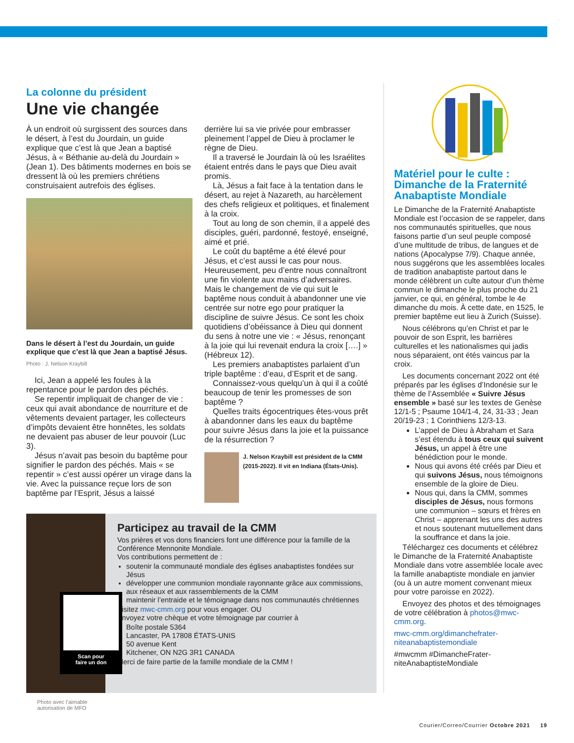La colonne du président
Une vie changée
À un endroit où surgissent des sources dans le désert, à l’est du Jourdain, un guide explique que c’est là que Jean a baptisé Jésus, à « Béthanie au-delà du Jourdain » (Jean 1). Des bâtiments modernes en bois se dressent là où les premiers chrétiens construisaient autrefois des églises.
Dans le désert à l’est du Jourdain, un guide explique que c’est là que Jean a baptisé Jésus.
Photo : J. Nelson Kraybill
Ici, Jean a appelé les foules à la repentance pour le pardon des péchés.
Se repentir impliquait de changer de vie : ceux qui avait abondance de nourriture et de vêtements devaient partager, les collecteurs d’impôts devaient être honnêtes, les soldats ne devaient pas abuser de leur pouvoir (Luc 3).
Jésus n’avait pas besoin du baptême pour signifier le pardon des péchés. Mais « se repentir » c’est aussi opérer un virage dans la vie. Avec la puissance reçue lors de son baptême par l’Esprit, Jésus a laissé
derrière lui sa vie privée pour embrasser pleinement l’appel de Dieu à proclamer le règne de Dieu.
Il a traversé le Jourdain là où les Israélites étaient entrés dans le pays que Dieu avait promis.
Là, Jésus a fait face à la tentation dans le désert, au rejet à Nazareth, au harcèlement des chefs religieux et politiques, et finalement à la croix.
Tout au long de son chemin, il a appelé des disciples, guéri, pardonné, festoyé, enseigné, aimé et prié.
Le coût du baptême a été élevé pour Jésus, et c’est aussi le cas pour nous. Heureusement, peu d’entre nous connaîtront une fin violente aux mains d’adversaires. Mais le changement de vie qui suit le baptême nous conduit à abandonner une vie centrée sur notre ego pour pratiquer la discipline de suivre Jésus. Ce sont les choix quotidiens d’obéissance à Dieu qui donnent du sens à notre une vie : « Jésus, renonçant à la joie qui lui revenait endura la croix [….] » (Hébreux 12).
Les premiers anabaptistes parlaient d’un triple baptême : d’eau, d’Esprit et de sang.
Connaissez-vous quelqu’un à qui il a coûté beaucoup de tenir les promesses de son baptême ?
Quelles traits égocentriques êtes-vous prêt à abandonner dans les eaux du baptême pour suivre Jésus dans la joie et la puissance de la résurrection ?
J. Nelson Kraybill est président de la CMM (2015-2022). Il vit en Indiana (États-Unis).
Scan pour
faire un don
Photo avec l’aimable autorisation de MFO
Participez au travail de la CMM
Vos prières et vos dons financiers font une différence pour la famille de la Conférence Mennonite Mondiale.
Vos contributions permettent de :
soutenir la communauté mondiale des églises anabaptistes fondées sur Jésus
développer une communion mondiale rayonnante grâce aux commissions, aux réseaux et aux rassemblements de la CMM
maintenir l’entraide et le témoignage dans nos communautés chrétiennes
Visitez mwc-cmm.org pour vous engager. OU
Envoyez votre chèque et votre témoignage par courrier à
Boîte postale 5364
Lancaster, PA 17808 ÉTATS-UNIS
50 avenue Kent
Kitchener, ON N2G 3R1 CANADA
Merci de faire partie de la famille mondiale de la CMM !
Matériel pour le culte : Dimanche de la Fraternité Anabaptiste Mondiale
Le Dimanche de la Fraternité Anabaptiste Mondiale est l’occasion de se rappeler, dans nos communautés spirituelles, que nous faisons partie d’un seul peuple composé d’une multitude de tribus, de langues et de nations (Apocalypse 7/9). Chaque année, nous suggérons que les assemblées locales de tradition anabaptiste partout dans le monde célèbrent un culte autour d’un thème commun le dimanche le plus proche du 21 janvier, ce qui, en général, tombe le 4e dimanche du mois. À cette date, en 1525, le premier baptême eut lieu à Zurich (Suisse).
Nous célébrons qu’en Christ et par le pouvoir de son Esprit, les barrières culturelles et les nationalismes qui jadis nous séparaient, ont étés vaincus par la croix.
Les documents concernant 2022 ont été préparés par les églises d’Indonésie sur le thème de l’Assemblée « Suivre Jésus ensemble » basé sur les textes de Genèse 12/1-5 ; Psaume 104/1-4, 24, 31-33 ; Jean 20/19-23 ; 1 Corinthiens 12/3-13.
L’appel de Dieu à Abraham et Sara s’est étendu à tous ceux qui suivent Jésus, un appel à être une bénédiction pour le monde.
Nous qui avons été créés par Dieu et qui suivons Jésus, nous témoignons ensemble de la gloire de Dieu.
Nous qui, dans la CMM, sommes disciples de Jésus, nous formons une communion – sœurs et frères en Christ – apprenant les uns des autres et nous soutenant mutuellement dans la souffrance et dans la joie.
Téléchargez ces documents et célébrez le Dimanche de la Fraternité Anabaptiste Mondiale dans votre assemblée locale avec la famille anabaptiste mondiale en janvier (ou à un autre moment convenant mieux pour votre paroisse en 2022).
Envoyez des photos et des témoignages de votre célébration à photos@mwc-cmm.org.
mwc-cmm.org/dimanchefrater-niteanabaptistemondiale
#mwcmm #DimancheFrater-niteAnabaptisteMondiale
Courier/Correo/Courrier Octobre 2021 19